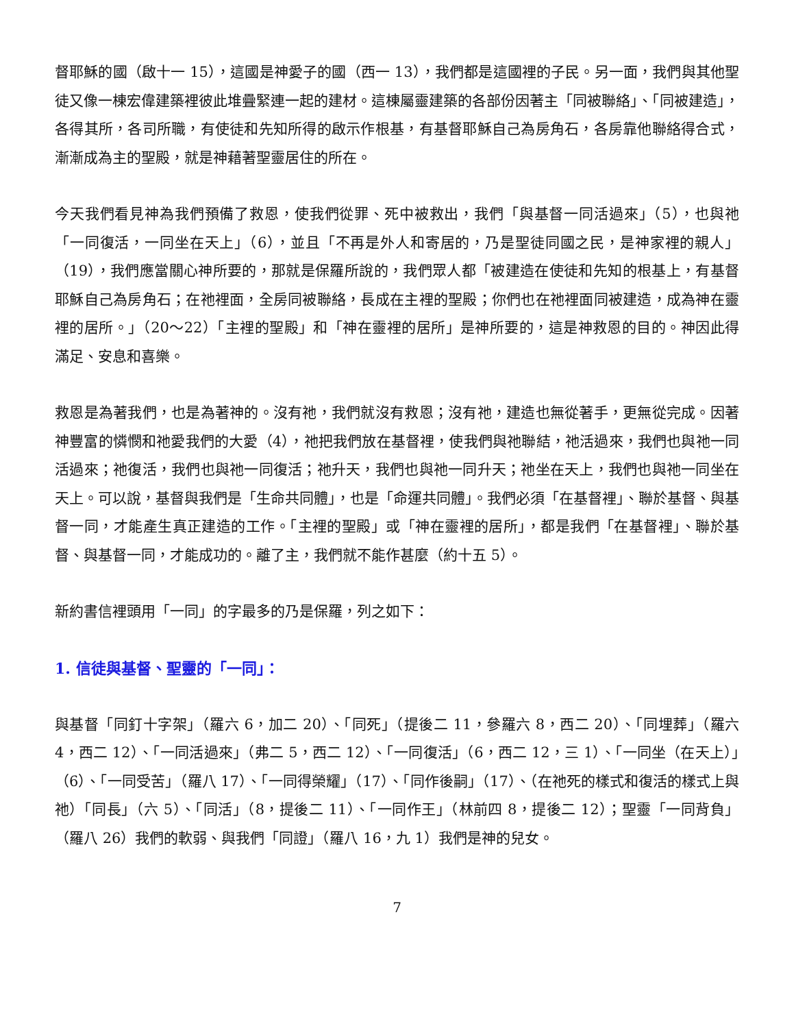督耶穌的國（啟十一 15），這國是神愛子的國（西一 13），我們都是這國裡的子民。另一面，我們與其他聖徒又像一棟宏偉建築裡彼此堆疊緊連一起的建材。這棟屬靈建築的各部份因著主「同被聯絡」、「同被建造」，各得其所，各司所職，有使徒和先知所得的啟示作根基，有基督耶穌自己為房角石，各房靠他聯絡得合式，漸漸成為主的聖殿，就是神藉著聖靈居住的所在。
今天我們看見神為我們預備了救恩，使我們從罪、死中被救出，我們「與基督一同活過來」（5），也與祂「一同復活，一同坐在天上」（6），並且「不再是外人和寄居的，乃是聖徒同國之民，是神家裡的親人」（19），我們應當關心神所要的，那就是保羅所說的，我們眾人都「被建造在使徒和先知的根基上，有基督耶穌自己為房角石；在祂裡面，全房同被聯絡，長成在主裡的聖殿；你們也在祂裡面同被建造，成為神在靈裡的居所。」（20～22）「主裡的聖殿」和「神在靈裡的居所」是神所要的，這是神救恩的目的。神因此得滿足、安息和喜樂。
救恩是為著我們，也是為著神的。沒有祂，我們就沒有救恩；沒有祂，建造也無從著手，更無從完成。因著神豐富的憐憫和祂愛我們的大愛（4），祂把我們放在基督裡，使我們與祂聯結，祂活過來，我們也與祂一同活過來；祂復活，我們也與祂一同復活；祂升天，我們也與祂一同升天；祂坐在天上，我們也與祂一同坐在天上。可以說，基督與我們是「生命共同體」，也是「命運共同體」。我們必須「在基督裡」、聯於基督、與基督一同，才能產生真正建造的工作。「主裡的聖殿」或「神在靈裡的居所」，都是我們「在基督裡」、聯於基督、與基督一同，才能成功的。離了主，我們就不能作甚麼（約十五 5）。
新約書信裡頭用「一同」的字最多的乃是保羅，列之如下：
1. 信徒與基督、聖靈的「一同」：
與基督「同釘十字架」（羅六 6，加二 20）、「同死」（提後二 11，參羅六 8，西二 20）、「同埋葬」（羅六 4，西二 12）、「一同活過來」（弗二 5，西二 12）、「一同復活」（6，西二 12，三 1）、「一同坐（在天上）」（6）、「一同受苦」（羅八 17）、「一同得榮耀」（17）、「同作後嗣」（17）、（在祂死的樣式和復活的樣式上與祂）「同長」（六 5）、「同活」（8，提後二 11）、「一同作王」（林前四 8，提後二 12）；聖靈「一同背負」（羅八 26）我們的軟弱、與我們「同證」（羅八 16，九 1）我們是神的兒女。
7